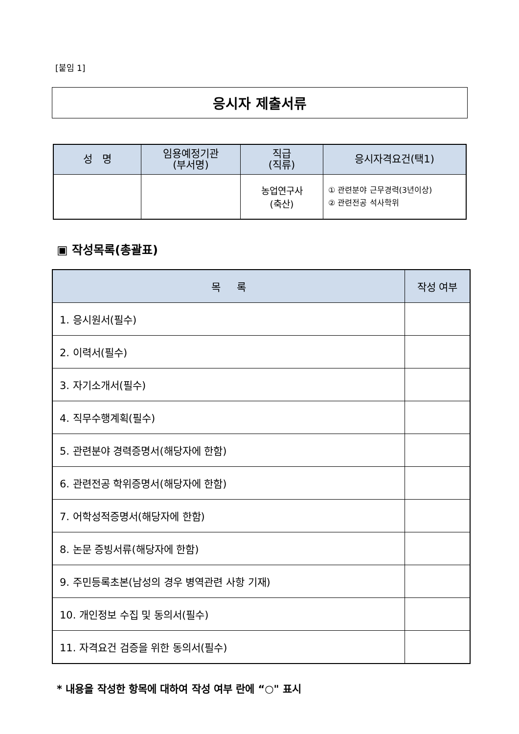[붙임 1]
응시자 제출서류
| 성 명 | 임용예정기관 (부서명) | 직급 (직류) | 응시자격요건(택1) |
| --- | --- | --- | --- |
| | | 농업연구사 (축산) | ① 관련분야 근무경력(3년이상) ② 관련전공 석사학위 |
▣ 작성목록(총괄표)
| 목 록 | 작성 여부 |
| --- | --- |
| 1. 응시원서(필수) | |
| 2. 이력서(필수) | |
| 3. 자기소개서(필수) | |
| 4. 직무수행계획(필수) | |
| 5. 관련분야 경력증명서(해당자에 한함) | |
| 6. 관련전공 학위증명서(해당자에 한함) | |
| 7. 어학성적증명서(해당자에 한함) | |
| 8. 논문 증빙서류(해당자에 한함) | |
| 9. 주민등록초본(남성의 경우 병역관련 사항 기재) | |
| 10. 개인정보 수집 및 동의서(필수) | |
| 11. 자격요건 검증을 위한 동의서(필수) | |
* 내용을 작성한 항목에 대하여 작성 여부 란에 “○" 표시